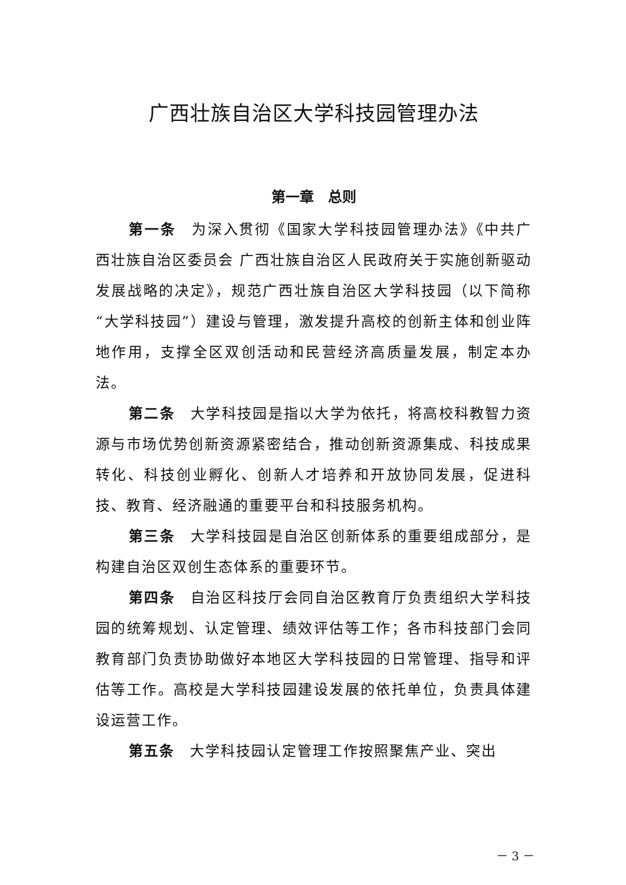广西壮族自治区大学科技园管理办法
第一章　总则
第一条　为深入贯彻《国家大学科技园管理办法》《中共广西壮族自治区委员会 广西壮族自治区人民政府关于实施创新驱动发展战略的决定》，规范广西壮族自治区大学科技园（以下简称“大学科技园”）建设与管理，激发提升高校的创新主体和创业阵地作用，支撑全区双创活动和民营经济高质量发展，制定本办法。
第二条　大学科技园是指以大学为依托，将高校科教智力资源与市场优势创新资源紧密结合，推动创新资源集成、科技成果转化、科技创业孵化、创新人才培养和开放协同发展，促进科技、教育、经济融通的重要平台和科技服务机构。
第三条　大学科技园是自治区创新体系的重要组成部分，是构建自治区双创生态体系的重要环节。
第四条　自治区科技厅会同自治区教育厅负责组织大学科技园的统筹规划、认定管理、绩效评估等工作；各市科技部门会同教育部门负责协助做好本地区大学科技园的日常管理、指导和评估等工作。高校是大学科技园建设发展的依托单位，负责具体建设运营工作。
第五条　大学科技园认定管理工作按照聚焦产业、突出
－ 3 －